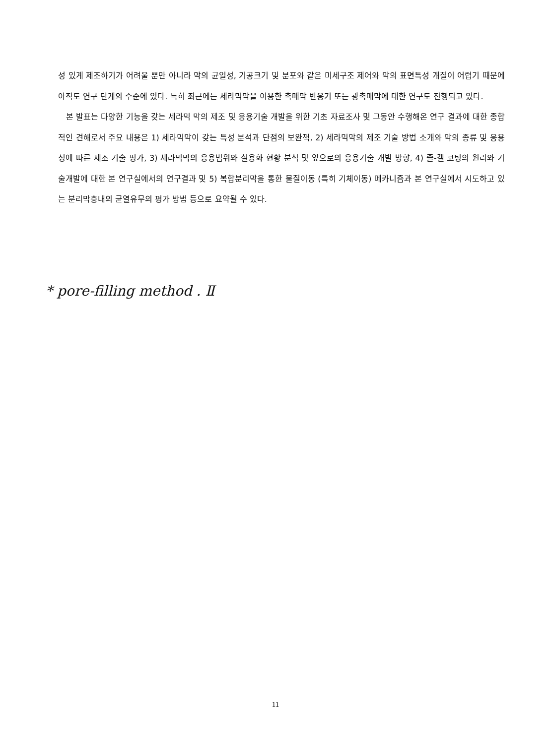성 있게 제조하기가 어려울 뿐만 아니라 막의 균일성, 기공크기 및 분포와 같은 미세구조 제어와 막의 표면특성 개질이 어렵기 때문에 아직도 연구 단계의 수준에 있다. 특히 최근에는 세라믹막을 이용한 촉매막 반응기 또는 광촉매막에 대한 연구도 진행되고 있다.
본 발표는 다양한 기능을 갖는 세라믹 막의 제조 및 응용기술 개발을 위한 기초 자료조사 및 그동안 수행해온 연구 결과에 대한 종합적인 견해로서 주요 내용은 1) 세라믹막이 갖는 특성 분석과 단점의 보완책, 2) 세라믹막의 제조 기술 방법 소개와 막의 종류 및 응용성에 따른 제조 기술 평가, 3) 세라믹막의 응용범위와 실용화 현황 분석 및 앞으로의 응용기술 개발 방향, 4) 졸-겔 코팅의 원리와 기술개발에 대한 본 연구실에서의 연구결과 및 5) 복합분리막을 통한 물질이동 (특히 기체이동) 메카니즘과 본 연구실에서 시도하고 있는 분리막층내의 균열유무의 평가 방법 등으로 요약될 수 있다.
* pore-filling method . Ⅱ
11